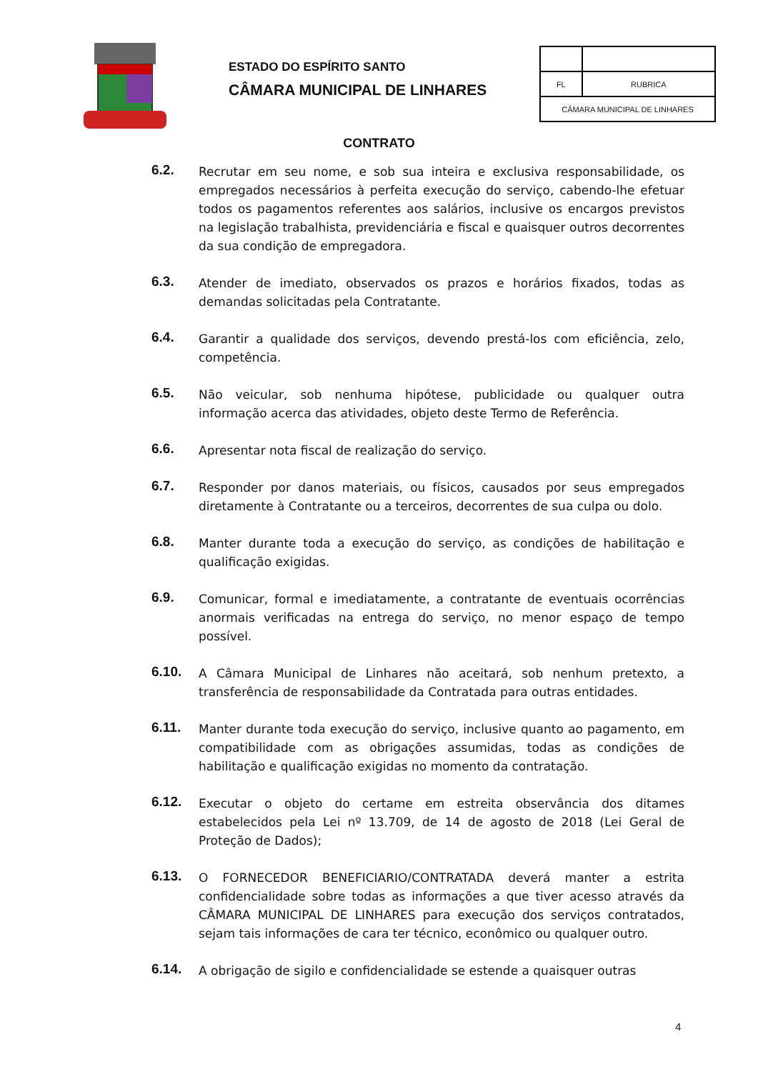ESTADO DO ESPÍRITO SANTO
CÂMARA MUNICIPAL DE LINHARES
| FL | RUBRICA |
| CÂMARA MUNICIPAL DE LINHARES | |
CONTRATO
6.2.
Recrutar em seu nome, e sob sua inteira e exclusiva responsabilidade, os empregados necessários à perfeita execução do serviço, cabendo-lhe efetuar todos os pagamentos referentes aos salários, inclusive os encargos previstos na legislação trabalhista, previdenciária e fiscal e quaisquer outros decorrentes da sua condição de empregadora.
6.3.
Atender de imediato, observados os prazos e horários fixados, todas as demandas solicitadas pela Contratante.
6.4.
Garantir a qualidade dos serviços, devendo prestá-los com eficiência, zelo, competência.
6.5.
Não veicular, sob nenhuma hipótese, publicidade ou qualquer outra informação acerca das atividades, objeto deste Termo de Referência.
6.6.
Apresentar nota fiscal de realização do serviço.
6.7.
Responder por danos materiais, ou físicos, causados por seus empregados diretamente à Contratante ou a terceiros, decorrentes de sua culpa ou dolo.
6.8.
Manter durante toda a execução do serviço, as condições de habilitação e qualificação exigidas.
6.9.
Comunicar, formal e imediatamente, a contratante de eventuais ocorrências anormais verificadas na entrega do serviço, no menor espaço de tempo possível.
6.10.
A Câmara Municipal de Linhares não aceitará, sob nenhum pretexto, a transferência de responsabilidade da Contratada para outras entidades.
6.11.
Manter durante toda execução do serviço, inclusive quanto ao pagamento, em compatibilidade com as obrigações assumidas, todas as condições de habilitação e qualificação exigidas no momento da contratação.
6.12.
Executar o objeto do certame em estreita observância dos ditames estabelecidos pela Lei nº 13.709, de 14 de agosto de 2018 (Lei Geral de Proteção de Dados);
6.13.
O FORNECEDOR BENEFICIARIO/CONTRATADA deverá manter a estrita confidencialidade sobre todas as informações a que tiver acesso através da CÂMARA MUNICIPAL DE LINHARES para execução dos serviços contratados, sejam tais informações de cara ter técnico, econômico ou qualquer outro.
6.14.
A obrigação de sigilo e confidencialidade se estende a quaisquer outras
4